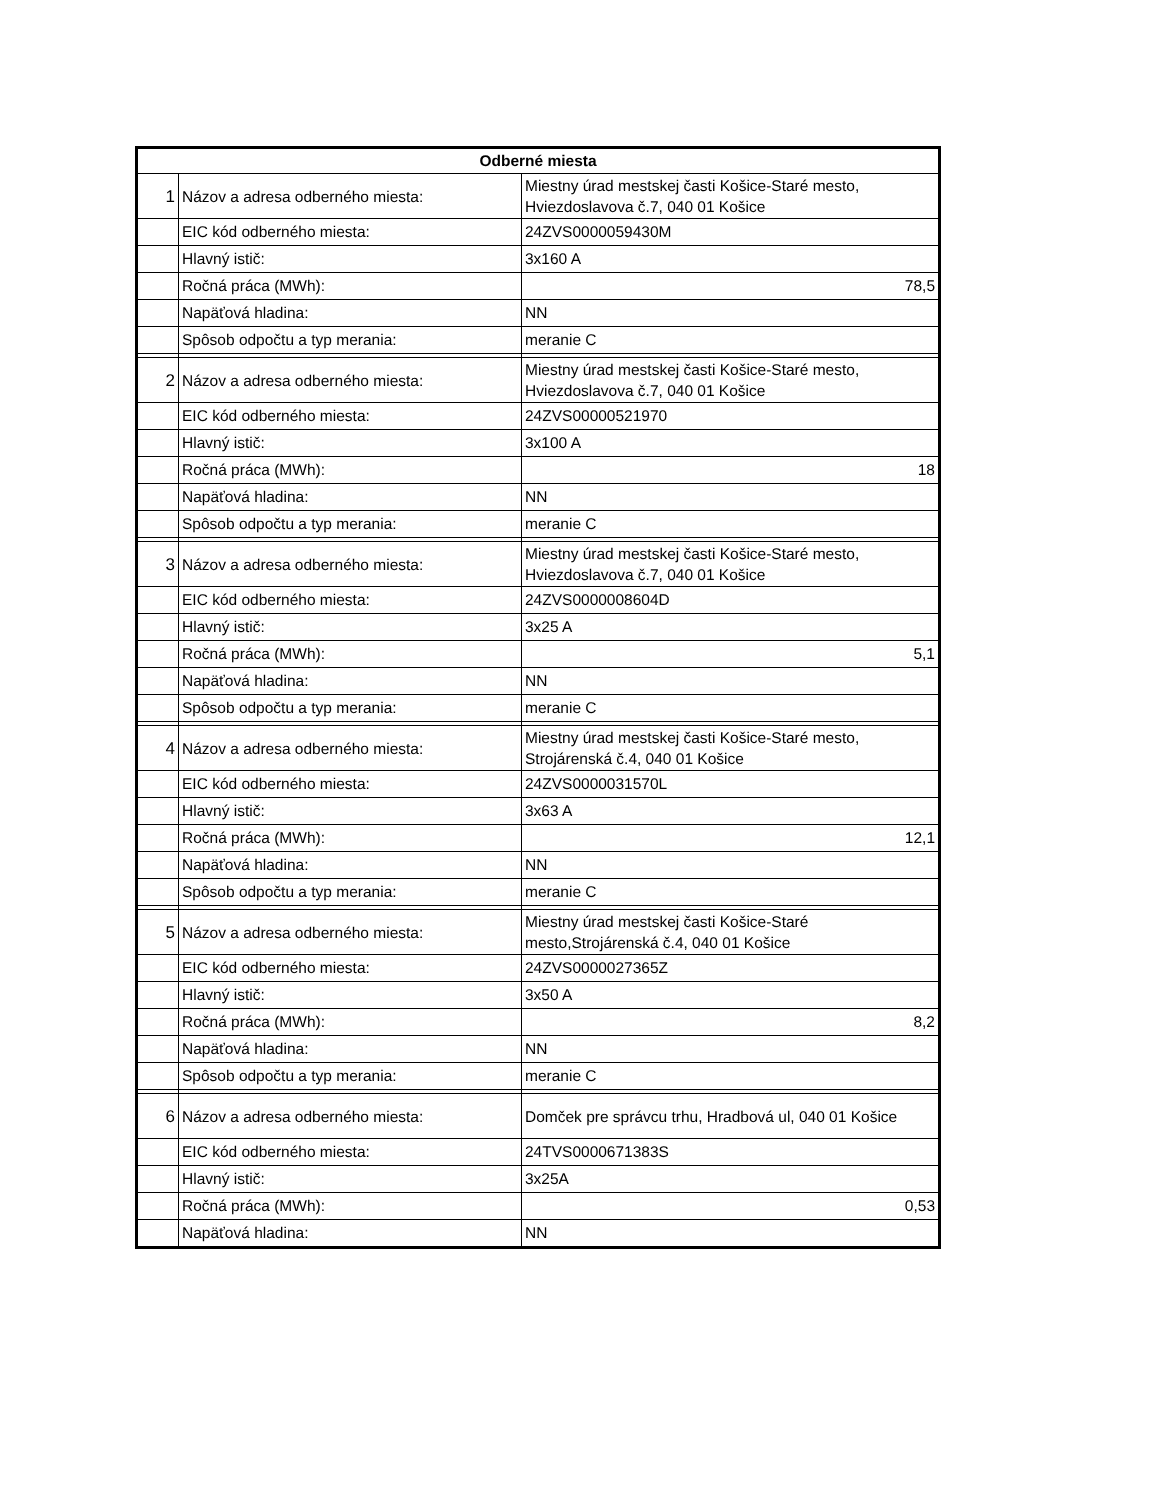| Odberné miesta | | |
| --- | --- | --- |
| 1 | Názov a adresa odberného miesta: | Miestny úrad mestskej časti Košice-Staré mesto, Hviezdoslavova č.7, 040 01 Košice |
| | EIC kód odberného miesta: | 24ZVS0000059430M |
| | Hlavný istič: | 3x160 A |
| | Ročná práca (MWh): | 78,5 |
| | Napäťová hladina: | NN |
| | Spôsob odpočtu a typ merania: | meranie C |
| 2 | Názov a adresa odberného miesta: | Miestny úrad mestskej časti Košice-Staré mesto, Hviezdoslavova č.7, 040 01 Košice |
| | EIC kód odberného miesta: | 24ZVS00000521970 |
| | Hlavný istič: | 3x100 A |
| | Ročná práca (MWh): | 18 |
| | Napäťová hladina: | NN |
| | Spôsob odpočtu a typ merania: | meranie C |
| 3 | Názov a adresa odberného miesta: | Miestny úrad mestskej časti Košice-Staré mesto, Hviezdoslavova č.7, 040 01 Košice |
| | EIC kód odberného miesta: | 24ZVS0000008604D |
| | Hlavný istič: | 3x25 A |
| | Ročná práca (MWh): | 5,1 |
| | Napäťová hladina: | NN |
| | Spôsob odpočtu a typ merania: | meranie C |
| 4 | Názov a adresa odberného miesta: | Miestny úrad mestskej časti Košice-Staré mesto, Strojárenská č.4, 040 01 Košice |
| | EIC kód odberného miesta: | 24ZVS0000031570L |
| | Hlavný istič: | 3x63 A |
| | Ročná práca (MWh): | 12,1 |
| | Napäťová hladina: | NN |
| | Spôsob odpočtu a typ merania: | meranie C |
| 5 | Názov a adresa odberného miesta: | Miestny úrad mestskej časti Košice-Staré mesto,Strojárenská č.4, 040 01 Košice |
| | EIC kód odberného miesta: | 24ZVS0000027365Z |
| | Hlavný istič: | 3x50 A |
| | Ročná práca (MWh): | 8,2 |
| | Napäťová hladina: | NN |
| | Spôsob odpočtu a typ merania: | meranie C |
| 6 | Názov a adresa odberného miesta: | Domček pre správcu trhu, Hradbová ul, 040 01 Košice |
| | EIC kód odberného miesta: | 24TVS0000671383S |
| | Hlavný istič: | 3x25A |
| | Ročná práca (MWh): | 0,53 |
| | Napäťová hladina: | NN |